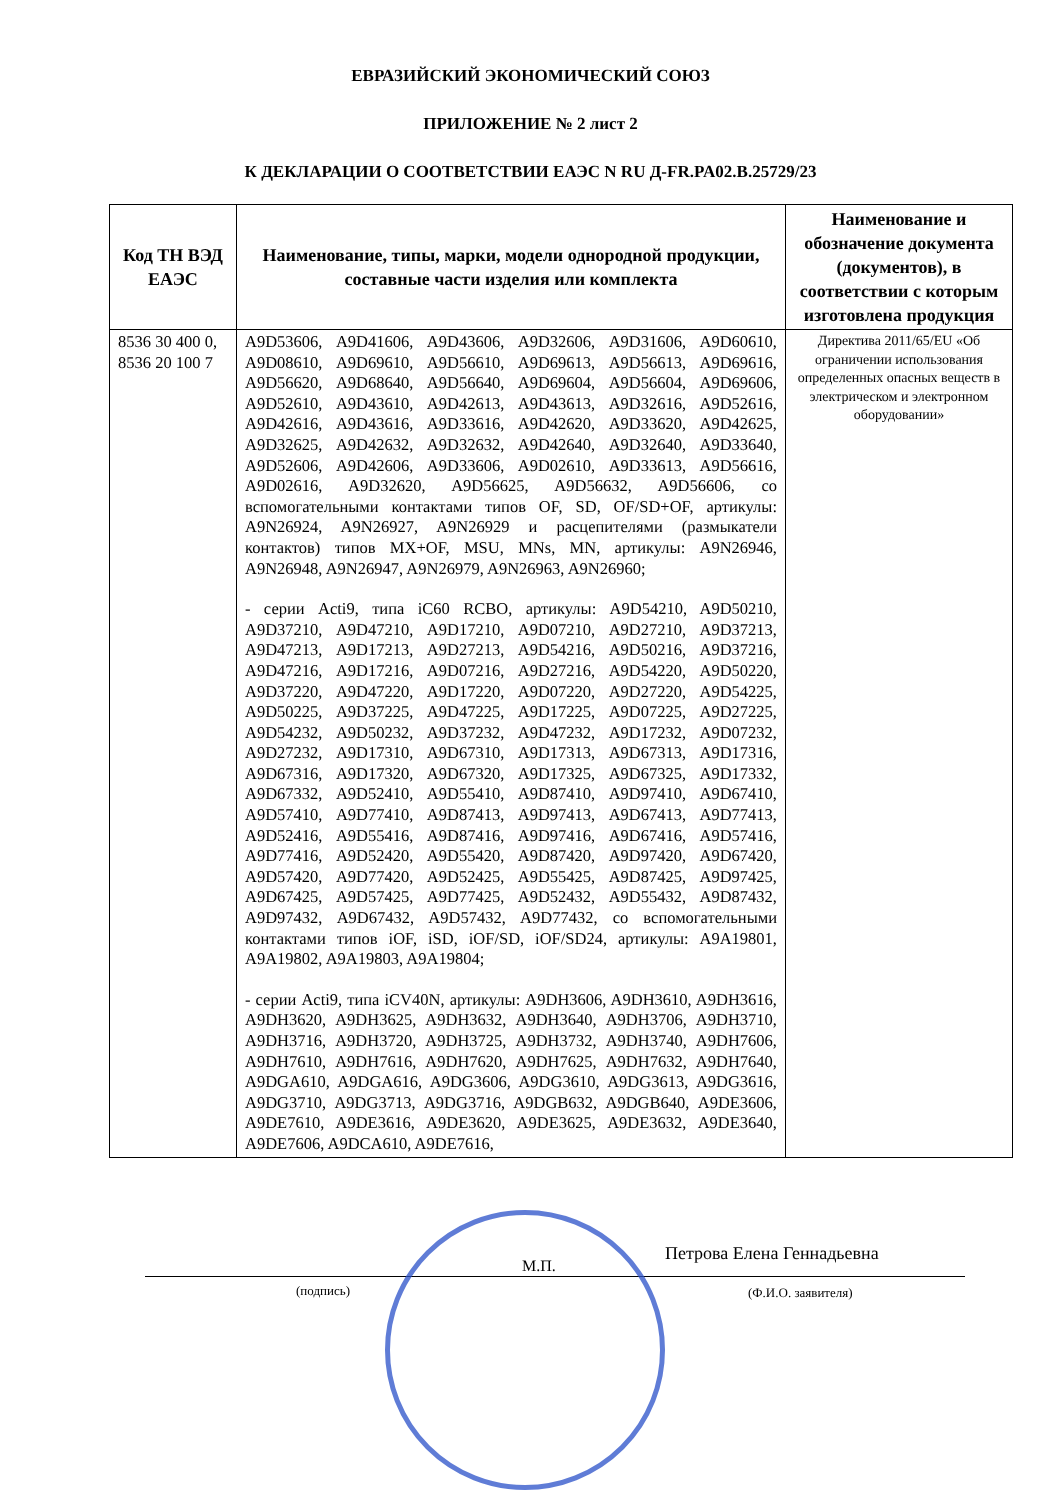ЕВРАЗИЙСКИЙ ЭКОНОМИЧЕСКИЙ СОЮЗ
ПРИЛОЖЕНИЕ № 2 лист 2
К ДЕКЛАРАЦИИ О СООТВЕТСТВИИ ЕАЭС N RU Д-FR.PA02.B.25729/23
| Код ТН ВЭД ЕАЭС | Наименование, типы, марки, модели однородной продукции, составные части изделия или комплекта | Наименование и обозначение документа (документов), в соответствии с которым изготовлена продукция |
| --- | --- | --- |
| 8536 30 400 0, 8536 20 100 7 | A9D53606, A9D41606, A9D43606, A9D32606, A9D31606, A9D60610, A9D08610, A9D69610, A9D56610, A9D69613, A9D56613, A9D69616, A9D56620, A9D68640, A9D56640, A9D69604, A9D56604, A9D69606, A9D52610, A9D43610, A9D42613, A9D43613, A9D32616, A9D52616, A9D42616, A9D43616, A9D33616, A9D42620, A9D33620, A9D42625, A9D32625, A9D42632, A9D32632, A9D42640, A9D32640, A9D33640, A9D52606, A9D42606, A9D33606, A9D02610, A9D33613, A9D56616, A9D02616, A9D32620, A9D56625, A9D56632, A9D56606, со вспомогательными контактами типов OF, SD, OF/SD+OF, артикулы: A9N26924, A9N26927, A9N26929 и расцепителями (размыкатели контактов) типов MX+OF, MSU, MNs, MN, артикулы: A9N26946, A9N26948, A9N26947, A9N26979, A9N26963, A9N26960; - серии Acti9, типа iC60 RCBO, артикулы: A9D54210, A9D50210, A9D37210, A9D47210, A9D17210, A9D07210, A9D27210, A9D37213, A9D47213, A9D17213, A9D27213, A9D54216, A9D50216, A9D37216, A9D47216, A9D17216, A9D07216, A9D27216, A9D54220, A9D50220, A9D37220, A9D47220, A9D17220, A9D07220, A9D27220, A9D54225, A9D50225, A9D37225, A9D47225, A9D17225, A9D07225, A9D27225, A9D54232, A9D50232, A9D37232, A9D47232, A9D17232, A9D07232, A9D27232, A9D17310, A9D67310, A9D17313, A9D67313, A9D17316, A9D67316, A9D17320, A9D67320, A9D17325, A9D67325, A9D17332, A9D67332, A9D52410, A9D55410, A9D87410, A9D97410, A9D67410, A9D57410, A9D77410, A9D87413, A9D97413, A9D67413, A9D77413, A9D52416, A9D55416, A9D87416, A9D97416, A9D67416, A9D57416, A9D77416, A9D52420, A9D55420, A9D87420, A9D97420, A9D67420, A9D57420, A9D77420, A9D52425, A9D55425, A9D87425, A9D97425, A9D67425, A9D57425, A9D77425, A9D52432, A9D55432, A9D87432, A9D97432, A9D67432, A9D57432, A9D77432, со вспомогательными контактами типов iOF, iSD, iOF/SD, iOF/SD24, артикулы: A9A19801, A9A19802, A9A19803, A9A19804; - серии Acti9, типа iCV40N, артикулы: A9DH3606, A9DH3610, A9DH3616, A9DH3620, A9DH3625, A9DH3632, A9DH3640, A9DH3706, A9DH3710, A9DH3716, A9DH3720, A9DH3725, A9DH3732, A9DH3740, A9DH7606, A9DH7610, A9DH7616, A9DH7620, A9DH7625, A9DH7632, A9DH7640, A9DGA610, A9DGA616, A9DG3606, A9DG3610, A9DG3613, A9DG3616, A9DG3710, A9DG3713, A9DG3716, A9DGB632, A9DGB640, A9DE3606, A9DE7610, A9DE3616, A9DE3620, A9DE3625, A9DE3632, A9DE3640, A9DE7606, A9DCA610, A9DE7616, | Директива 2011/65/EU «Об ограничении использования определенных опасных веществ в электрическом и электронном оборудовании» |
М.П.
Петрова Елена Геннадьевна
(подпись) (Ф.И.О. заявителя)